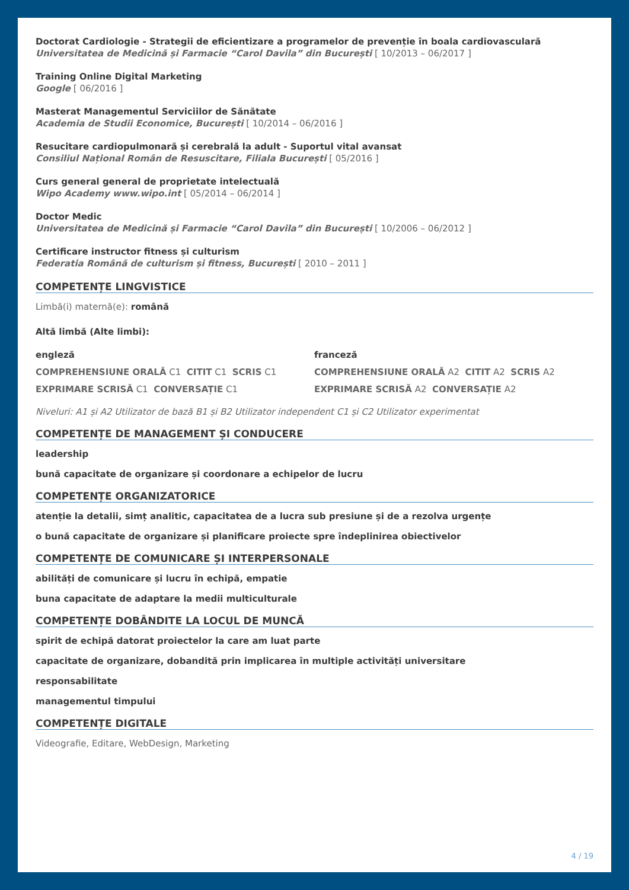Doctorat Cardiologie - Strategii de eficientizare a programelor de prevenție în boala cardiovasculară
Universitatea de Medicină și Farmacie “Carol Davila” din București [ 10/2013 – 06/2017 ]
Training Online Digital Marketing
Google [ 06/2016 ]
Masterat Managementul Serviciilor de Sănătate
Academia de Studii Economice, București [ 10/2014 – 06/2016 ]
Resucitare cardiopulmonară și cerebrală la adult - Suportul vital avansat
Consiliul Național Român de Resuscitare, Filiala București [ 05/2016 ]
Curs general general de proprietate intelectuală
Wipo Academy www.wipo.int [ 05/2014 – 06/2014 ]
Doctor Medic
Universitatea de Medicină și Farmacie “Carol Davila” din București [ 10/2006 – 06/2012 ]
Certificare instructor fitness și culturism
Federatia Română de culturism și fitness, București [ 2010 – 2011 ]
COMPETENȚE LINGVISTICE
Limbă(i) maternă(e): română
Altă limbă (Alte limbi):
engleză
COMPREHENSIUNE ORALĂ C1 CITIT C1 SCRIS C1
EXPRIMARE SCRISĂ C1 CONVERSAȚIE C1
franceză
COMPREHENSIUNE ORALĂ A2 CITIT A2 SCRIS A2
EXPRIMARE SCRISĂ A2 CONVERSAȚIE A2
Niveluri: A1 și A2 Utilizator de bază B1 și B2 Utilizator independent C1 și C2 Utilizator experimentat
COMPETENȚE DE MANAGEMENT ȘI CONDUCERE
leadership
bună capacitate de organizare și coordonare a echipelor de lucru
COMPETENȚE ORGANIZATORICE
atenție la detalii, simț analitic, capacitatea de a lucra sub presiune și de a rezolva urgențe
o bună capacitate de organizare și planificare proiecte spre îndeplinirea obiectivelor
COMPETENȚE DE COMUNICARE ȘI INTERPERSONALE
abilități de comunicare și lucru în echipă, empatie
buna capacitate de adaptare la medii multiculturale
COMPETENȚE DOBÂNDITE LA LOCUL DE MUNCĂ
spirit de echipă datorat proiectelor la care am luat parte
capacitate de organizare, dobandită prin implicarea în multiple activități universitare
responsabilitate
managementul timpului
COMPETENȚE DIGITALE
Videografie, Editare, WebDesign, Marketing
4 / 19